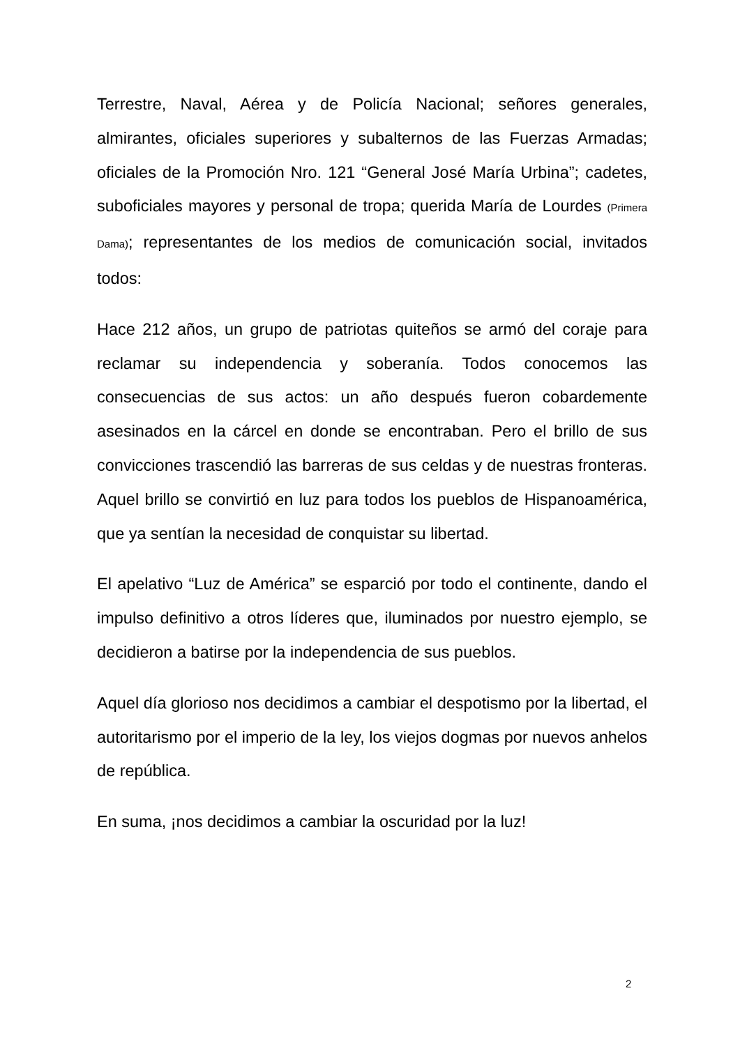Terrestre, Naval, Aérea y de Policía Nacional; señores generales, almirantes, oficiales superiores y subalternos de las Fuerzas Armadas; oficiales de la Promoción Nro. 121 “General José María Urbina”; cadetes, suboficiales mayores y personal de tropa; querida María de Lourdes (Primera Dama); representantes de los medios de comunicación social, invitados todos:
Hace 212 años, un grupo de patriotas quiteños se armó del coraje para reclamar su independencia y soberanía. Todos conocemos las consecuencias de sus actos: un año después fueron cobardemente asesinados en la cárcel en donde se encontraban. Pero el brillo de sus convicciones trascendió las barreras de sus celdas y de nuestras fronteras. Aquel brillo se convirtió en luz para todos los pueblos de Hispanoamérica, que ya sentían la necesidad de conquistar su libertad.
El apelativo “Luz de América” se esparció por todo el continente, dando el impulso definitivo a otros líderes que, iluminados por nuestro ejemplo, se decidieron a batirse por la independencia de sus pueblos.
Aquel día glorioso nos decidimos a cambiar el despotismo por la libertad, el autoritarismo por el imperio de la ley, los viejos dogmas por nuevos anhelos de república.
En suma, ¡nos decidimos a cambiar la oscuridad por la luz!
2